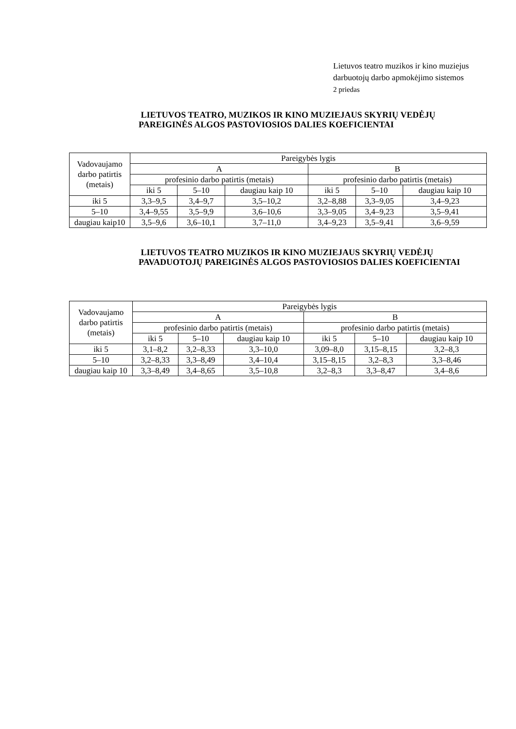Lietuvos teatro muzikos ir kino muziejus
darbuotojų darbo apmokėjimo sistemos
2 priedas
LIETUVOS TEATRO, MUZIKOS IR KINO MUZIEJAUS SKYRIŲ VEDĖJŲ PAREIGINĖS ALGOS PASTOVIOSIOS DALIES KOEFICIENTAI
| Vadovaujamo darbo patirtis (metais) | Pareigybės lygis | | | | | |
| | A | | | B | | |
| | profesinio darbo patirtis (metais) | | | profesinio darbo patirtis (metais) | | |
| | iki 5 | 5–10 | daugiau kaip 10 | iki 5 | 5–10 | daugiau kaip 10 |
| iki 5 | 3,3–9,5 | 3,4–9,7 | 3,5–10,2 | 3,2–8,88 | 3,3–9,05 | 3,4–9,23 |
| 5–10 | 3,4–9,55 | 3,5–9,9 | 3,6–10,6 | 3,3–9,05 | 3,4–9,23 | 3,5–9,41 |
| daugiau kaip10 | 3,5–9,6 | 3,6–10,1 | 3,7–11,0 | 3,4–9,23 | 3,5–9,41 | 3,6–9,59 |
LIETUVOS TEATRO MUZIKOS IR KINO MUZIEJAUS SKYRIŲ VEDĖJŲ PAVADUOTOJŲ PAREIGINĖS ALGOS PASTOVIOSIOS DALIES KOEFICIENTAI
| Vadovaujamo darbo patirtis (metais) | Pareigybės lygis | | | | | |
| | A | | | B | | |
| | profesinio darbo patirtis (metais) | | | profesinio darbo patirtis (metais) | | |
| | iki 5 | 5–10 | daugiau kaip 10 | iki 5 | 5–10 | daugiau kaip 10 |
| iki 5 | 3,1–8,2 | 3,2–8,33 | 3,3–10,0 | 3,09–8,0 | 3,15–8,15 | 3,2–8,3 |
| 5–10 | 3,2–8,33 | 3,3–8,49 | 3,4–10,4 | 3,15–8,15 | 3,2–8,3 | 3,3–8,46 |
| daugiau kaip 10 | 3,3–8,49 | 3,4–8,65 | 3,5–10,8 | 3,2–8,3 | 3,3–8,47 | 3,4–8,6 |